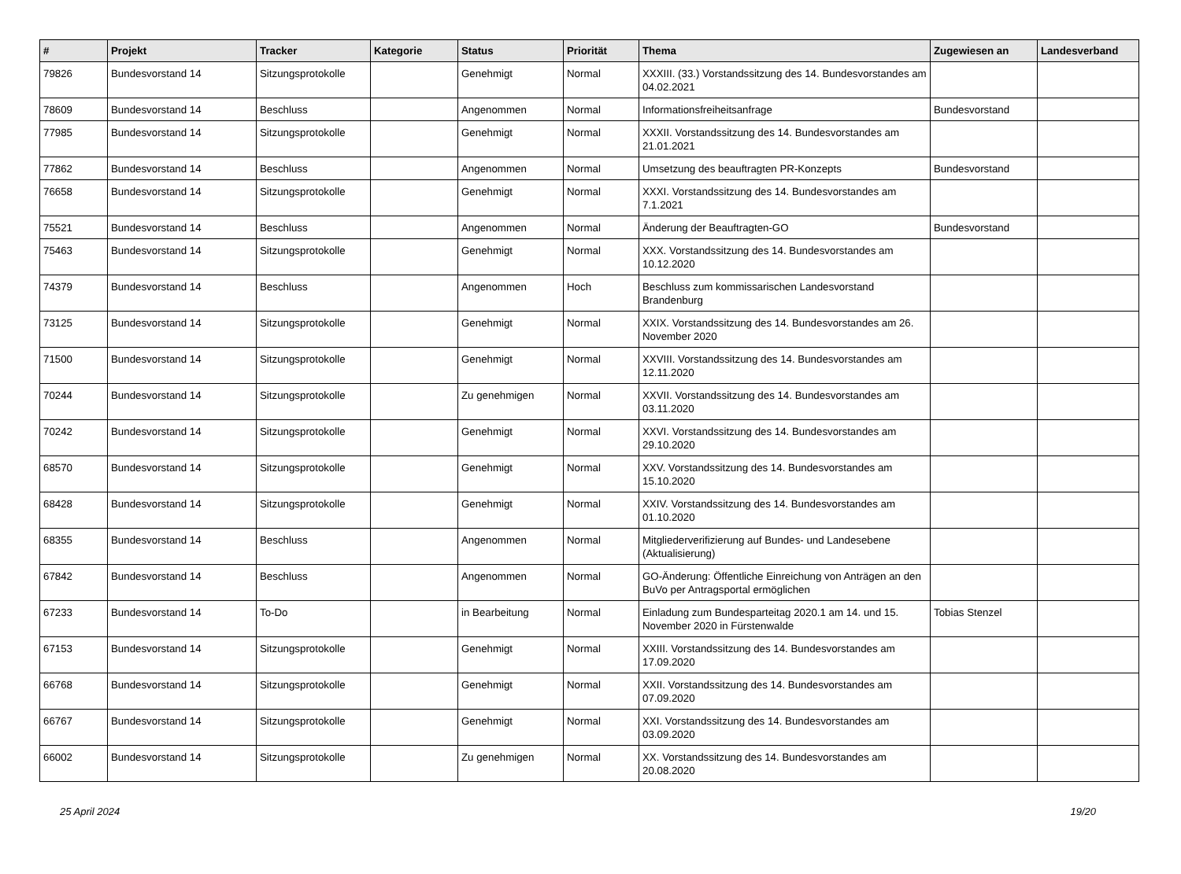| # | Projekt | Tracker | Kategorie | Status | Priorität | Thema | Zugewiesen an | Landesverband |
| --- | --- | --- | --- | --- | --- | --- | --- | --- |
| 79826 | Bundesvorstand 14 | Sitzungsprotokolle | | Genehmigt | Normal | XXXIII. (33.) Vorstandssitzung des 14. Bundesvorstandes am 04.02.2021 | | |
| 78609 | Bundesvorstand 14 | Beschluss | | Angenommen | Normal | Informationsfreiheitsanfrage | Bundesvorstand | |
| 77985 | Bundesvorstand 14 | Sitzungsprotokolle | | Genehmigt | Normal | XXXII. Vorstandssitzung des 14. Bundesvorstandes am 21.01.2021 | | |
| 77862 | Bundesvorstand 14 | Beschluss | | Angenommen | Normal | Umsetzung des beauftragten PR-Konzepts | Bundesvorstand | |
| 76658 | Bundesvorstand 14 | Sitzungsprotokolle | | Genehmigt | Normal | XXXI. Vorstandssitzung des 14. Bundesvorstandes am 7.1.2021 | | |
| 75521 | Bundesvorstand 14 | Beschluss | | Angenommen | Normal | Änderung der Beauftragten-GO | Bundesvorstand | |
| 75463 | Bundesvorstand 14 | Sitzungsprotokolle | | Genehmigt | Normal | XXX. Vorstandssitzung des 14. Bundesvorstandes am 10.12.2020 | | |
| 74379 | Bundesvorstand 14 | Beschluss | | Angenommen | Hoch | Beschluss zum kommissarischen Landesvorstand Brandenburg | | |
| 73125 | Bundesvorstand 14 | Sitzungsprotokolle | | Genehmigt | Normal | XXIX. Vorstandssitzung des 14. Bundesvorstandes am 26. November 2020 | | |
| 71500 | Bundesvorstand 14 | Sitzungsprotokolle | | Genehmigt | Normal | XXVIII. Vorstandssitzung des 14. Bundesvorstandes am 12.11.2020 | | |
| 70244 | Bundesvorstand 14 | Sitzungsprotokolle | | Zu genehmigen | Normal | XXVII. Vorstandssitzung des 14. Bundesvorstandes am 03.11.2020 | | |
| 70242 | Bundesvorstand 14 | Sitzungsprotokolle | | Genehmigt | Normal | XXVI. Vorstandssitzung des 14. Bundesvorstandes am 29.10.2020 | | |
| 68570 | Bundesvorstand 14 | Sitzungsprotokolle | | Genehmigt | Normal | XXV. Vorstandssitzung des 14. Bundesvorstandes am 15.10.2020 | | |
| 68428 | Bundesvorstand 14 | Sitzungsprotokolle | | Genehmigt | Normal | XXIV. Vorstandssitzung des 14. Bundesvorstandes am 01.10.2020 | | |
| 68355 | Bundesvorstand 14 | Beschluss | | Angenommen | Normal | Mitgliederverifizierung auf Bundes- und Landesebene (Aktualisierung) | | |
| 67842 | Bundesvorstand 14 | Beschluss | | Angenommen | Normal | GO-Änderung: Öffentliche Einreichung von Anträgen an den BuVo per Antragsportal ermöglichen | | |
| 67233 | Bundesvorstand 14 | To-Do | | in Bearbeitung | Normal | Einladung zum Bundesparteitag 2020.1 am 14. und 15. November 2020 in Fürstenwalde | Tobias Stenzel | |
| 67153 | Bundesvorstand 14 | Sitzungsprotokolle | | Genehmigt | Normal | XXIII. Vorstandssitzung des 14. Bundesvorstandes am 17.09.2020 | | |
| 66768 | Bundesvorstand 14 | Sitzungsprotokolle | | Genehmigt | Normal | XXII. Vorstandssitzung des 14. Bundesvorstandes am 07.09.2020 | | |
| 66767 | Bundesvorstand 14 | Sitzungsprotokolle | | Genehmigt | Normal | XXI. Vorstandssitzung des 14. Bundesvorstandes am 03.09.2020 | | |
| 66002 | Bundesvorstand 14 | Sitzungsprotokolle | | Zu genehmigen | Normal | XX. Vorstandssitzung des 14. Bundesvorstandes am 20.08.2020 | | |
25 April 2024 19/20